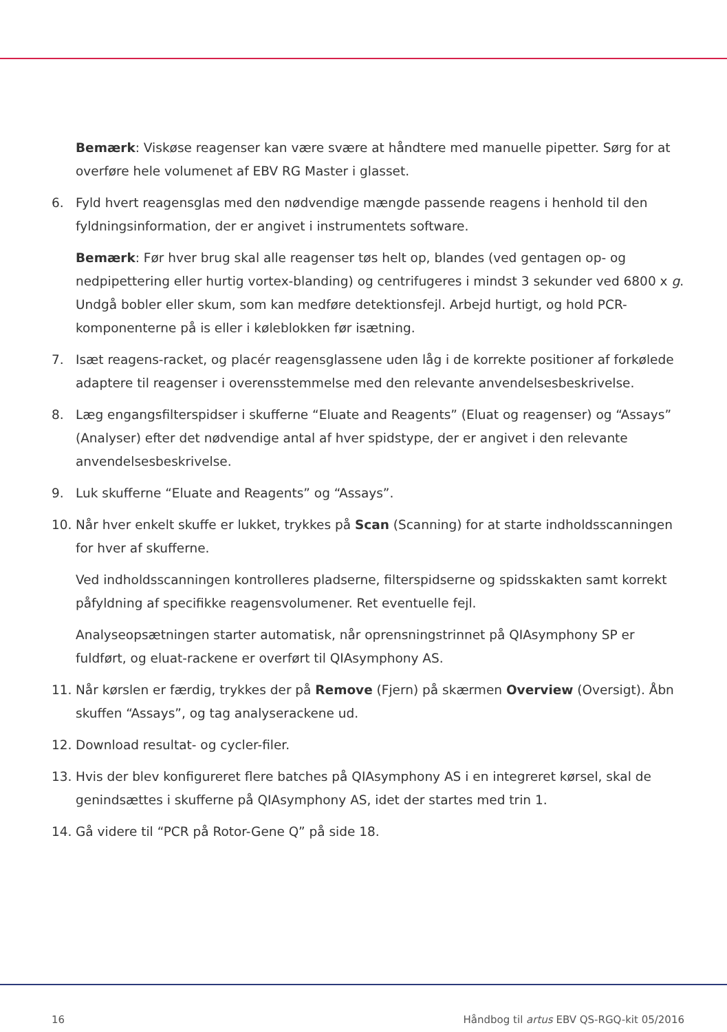Bemærk: Viskøse reagenser kan være svære at håndtere med manuelle pipetter. Sørg for at overføre hele volumenet af EBV RG Master i glasset.
6. Fyld hvert reagensglas med den nødvendige mængde passende reagens i henhold til den fyldningsinformation, der er angivet i instrumentets software.
Bemærk: Før hver brug skal alle reagenser tøs helt op, blandes (ved gentagen op- og nedpipettering eller hurtig vortex-blanding) og centrifugeres i mindst 3 sekunder ved 6800 x g. Undgå bobler eller skum, som kan medføre detektionsfejl. Arbejd hurtigt, og hold PCR-komponenterne på is eller i køleblokken før isætning.
7. Isæt reagens-racket, og placér reagensglassene uden låg i de korrekte positioner af forkølede adaptere til reagenser i overensstemmelse med den relevante anvendelsesbeskrivelse.
8. Læg engangsfilterspidser i skufferne “Eluate and Reagents” (Eluat og reagenser) og “Assays” (Analyser) efter det nødvendige antal af hver spidstype, der er angivet i den relevante anvendelsesbeskrivelse.
9. Luk skufferne “Eluate and Reagents” og “Assays”.
10. Når hver enkelt skuffe er lukket, trykkes på Scan (Scanning) for at starte indholdsscanningen for hver af skufferne.
Ved indholdsscanningen kontrolleres pladserne, filterspidserne og spidsskakten samt korrekt påfyldning af specifikke reagensvolumener. Ret eventuelle fejl.
Analyseopsætningen starter automatisk, når oprensningstrinnet på QIAsymphony SP er fuldført, og eluat-rackene er overført til QIAsymphony AS.
11. Når kørslen er færdig, trykkes der på Remove (Fjern) på skærmen Overview (Oversigt). Åbn skuffen “Assays”, og tag analyserackene ud.
12. Download resultat- og cycler-filer.
13. Hvis der blev konfigureret flere batches på QIAsymphony AS i en integreret kørsel, skal de genindsættes i skufferne på QIAsymphony AS, idet der startes med trin 1.
14. Gå videre til “PCR på Rotor-Gene Q” på side 18.
16 Håndbog til artus EBV QS-RGQ-kit 05/2016